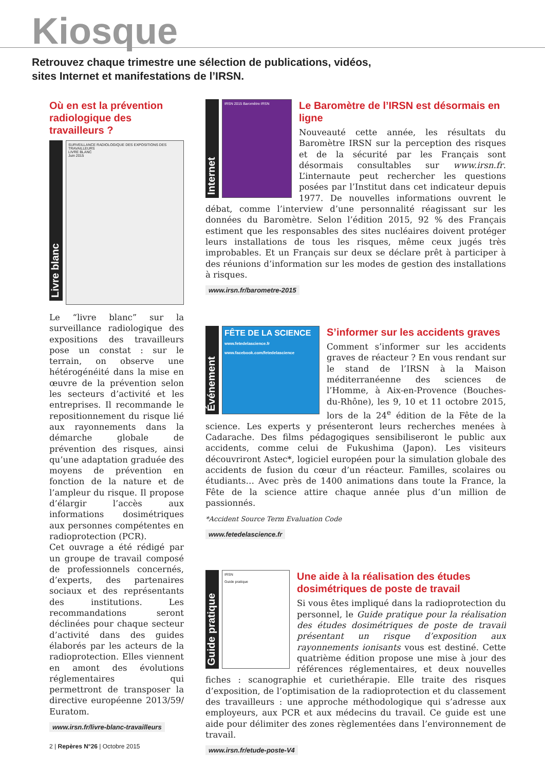Kiosque
Retrouvez chaque trimestre une sélection de publications, vidéos,
sites Internet et manifestations de l’IRSN.
Où en est la prévention radiologique des travailleurs ?
Livre blanc
SURVEILLANCE RADIOLOGIQUE DES EXPOSITIONS DES TRAVAILLEURS
LIVRE BLANC
Juin 2015
Le “livre blanc” sur la surveillance radiologique des expositions des travailleurs pose un constat : sur le terrain, on observe une hétérogénéité dans la mise en œuvre de la prévention selon les secteurs d’activité et les entreprises. Il recommande le repositionnement du risque lié aux rayonnements dans la démarche globale de prévention des risques, ainsi qu’une adaptation graduée des moyens de prévention en fonction de la nature et de l’ampleur du risque. Il propose d’élargir l’accès aux informations dosimétriques aux personnes compétentes en radioprotection (PCR).
Cet ouvrage a été rédigé par un groupe de travail composé de professionnels concernés, d’experts, des partenaires sociaux et des représentants des institutions. Les recommandations seront déclinées pour chaque secteur d’activité dans des guides élaborés par les acteurs de la radioprotection. Elles viennent en amont des évolutions réglementaires qui permettront de transposer la directive européenne 2013/59/ Euratom.
www.irsn.fr/livre-blanc-travailleurs
Internet
IRSN 2015 Baromètre IRSN
Le Baromètre de l’IRSN est désormais en ligne
Nouveauté cette année, les résultats du Baromètre IRSN sur la perception des risques et de la sécurité par les Français sont désormais consultables sur www.irsn.fr. L’internaute peut rechercher les questions posées par l’Institut dans cet indicateur depuis 1977. De nouvelles informations ouvrent le débat, comme l’interview d’une personnalité réagissant sur les données du Baromètre. Selon l’édition 2015, 92 % des Français estiment que les responsables des sites nucléaires doivent protéger leurs installations de tous les risques, même ceux jugés très improbables. Et un Français sur deux se déclare prêt à participer à des réunions d’information sur les modes de gestion des installations à risques.
www.irsn.fr/barometre-2015
Événement
FÊTE DE LA SCIENCE
www.fetedelascience.fr
www.facebook.com/fetedelascience
S’informer sur les accidents graves
Comment s’informer sur les accidents graves de réacteur ? En vous rendant sur le stand de l’IRSN à la Maison méditerranéenne des sciences de l’Homme, à Aix-en-Provence (Bouches-du-Rhône), les 9, 10 et 11 octobre 2015, lors de la 24<sup>e</sup> édition de la Fête de la science. Les experts y présenteront leurs recherches menées à Cadarache. Des films pédagogiques sensibiliseront le public aux accidents, comme celui de Fukushima (Japon). Les visiteurs découvriront Astec*, logiciel européen pour la simulation globale des accidents de fusion du cœur d’un réacteur. Familles, scolaires ou étudiants… Avec près de 1400 animations dans toute la France, la Fête de la science attire chaque année plus d’un million de passionnés.
*Accident Source Term Evaluation Code
www.fetedelascience.fr
Guide pratique
IRSN
Guide pratique
Une aide à la réalisation des études dosimétriques de poste de travail
Si vous êtes impliqué dans la radioprotection du personnel, le Guide pratique pour la réalisation des études dosimétriques de poste de travail présentant un risque d’exposition aux rayonnements ionisants vous est destiné. Cette quatrième édition propose une mise à jour des références réglementaires, et deux nouvelles fiches : scanographie et curiethérapie. Elle traite des risques d’exposition, de l’optimisation de la radioprotection et du classement des travailleurs : une approche méthodologique qui s’adresse aux employeurs, aux PCR et aux médecins du travail. Ce guide est une aide pour délimiter des zones règlementées dans l’environnement de travail.
www.irsn.fr/etude-poste-V4
2 | Repères N°26 | Octobre 2015